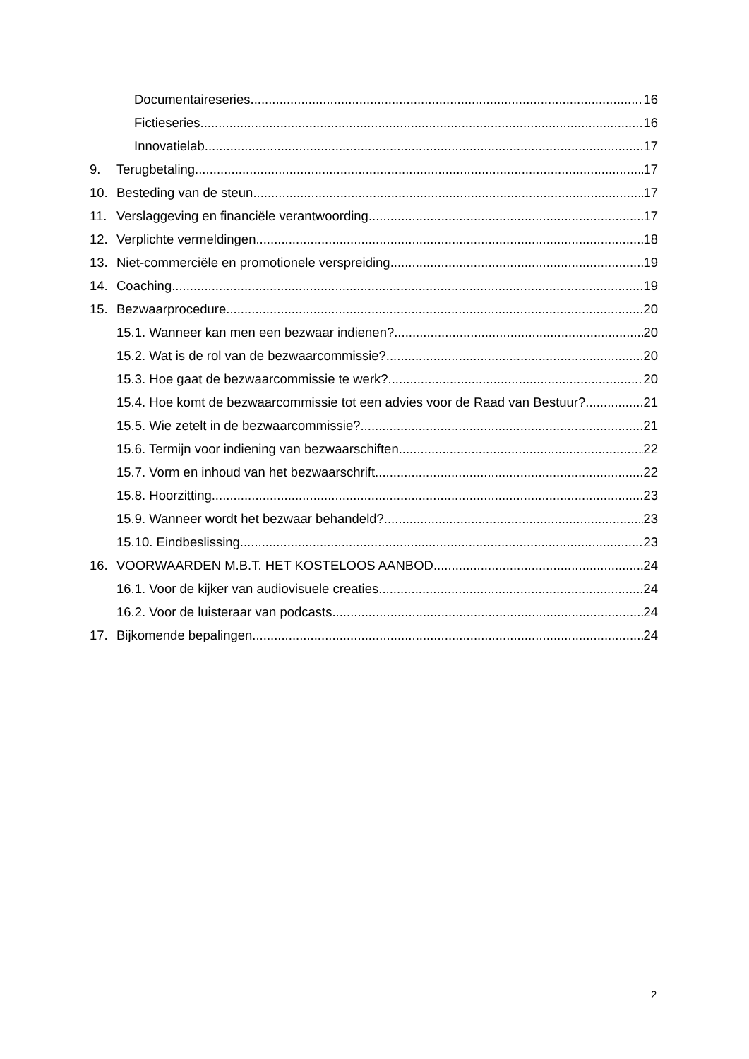Documentaireseries 16
Fictieseries 16
Innovatielab 17
9. Terugbetaling 17
10. Besteding van de steun 17
11. Verslaggeving en financiële verantwoording 17
12. Verplichte vermeldingen 18
13. Niet-commerciële en promotionele verspreiding 19
14. Coaching 19
15. Bezwaarprocedure 20
15.1. Wanneer kan men een bezwaar indienen? 20
15.2. Wat is de rol van de bezwaarcommissie? 20
15.3. Hoe gaat de bezwaarcommissie te werk? 20
15.4. Hoe komt de bezwaarcommissie tot een advies voor de Raad van Bestuur? 21
15.5. Wie zetelt in de bezwaarcommissie? 21
15.6. Termijn voor indiening van bezwaarschiften 22
15.7. Vorm en inhoud van het bezwaarschrift 22
15.8. Hoorzitting 23
15.9. Wanneer wordt het bezwaar behandeld? 23
15.10. Eindbeslissing 23
16. VOORWAARDEN M.B.T. HET KOSTELOOS AANBOD 24
16.1. Voor de kijker van audiovisuele creaties 24
16.2. Voor de luisteraar van podcasts 24
17. Bijkomende bepalingen 24
2